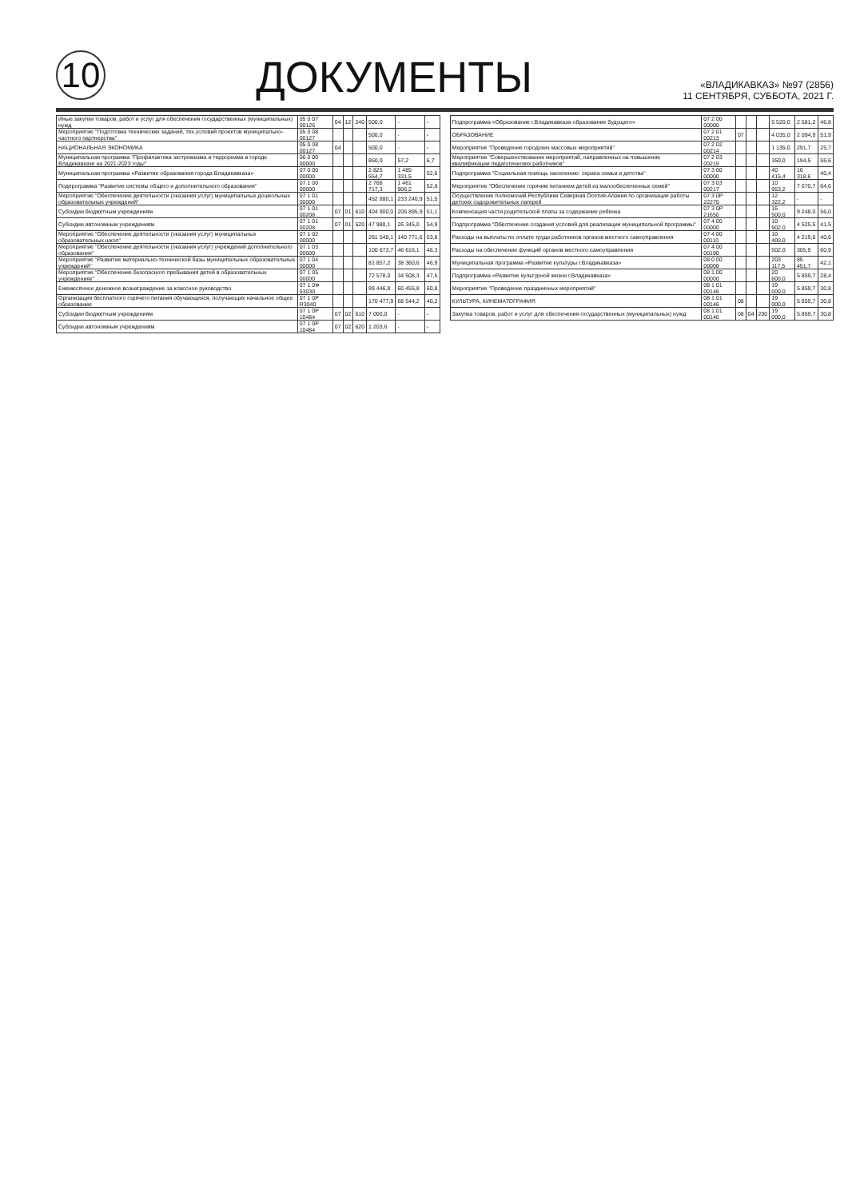10
ДОКУМЕНТЫ
«ВЛАДИКАВКАЗ» №97 (2856)
11 СЕНТЯБРЯ, СУББОТА, 2021 Г.
| Иные закупки товаров, работ и услуг для обеспечения государственных (муниципальных) нужд | 05 0 07 00126 | 04 | 12 | 240 | 500,0 | - | - |
| Мероприятие "Подготовка технических заданий, тех.условий проектов муниципально-частного партнерства" | 05 0 08 00127 | | | | 500,0 | - | - |
| НАЦИОНАЛЬНАЯ ЭКОНОМИКА | 05 0 08 00127 | 04 | | | 500,0 | - | - |
| Муниципальная программа "Профилактика экстремизма и терроризма в городе Владикавказе на 2021-2023 годы" | 06 0 00 00000 | | | | 860,0 | 57,2 | 6,7 |
| Муниципальная программа «Развитие образования города Владикавказа» | 07 0 00 00000 | | | | 2 825 554,7 | 1 485 331,5 | 52,6 |
| Подпрограмма "Развитие системы общего и дополнительного образования" | 07 1 00 00000 | | | | 2 768 717,3 | 1 461 906,2 | 52,8 |
| Мероприятие "Обеспечение деятельности (оказания услуг) муниципальных дошкольных образовательных учреждений" | 07 1 01 00000 | | | | 452 880,1 | 233 240,9 | 51,5 |
| Субсидии бюджетным учреждениям | 07 1 01 00208 | 07 | 01 | 610 | 404 900,0 | 206 895,9 | 51,1 |
| Субсидии автономным учреждениям | 07 1 01 00208 | 07 | 01 | 620 | 47 980,1 | 26 345,0 | 54,9 |
| Мероприятие "Обеспечение деятельности (оказания услуг) муниципальных образовательных школ" | 07 1 02 00000 | | | | 261 548,1 | 140 771,6 | 53,8 |
| Мероприятие "Обеспечение деятельности (оказания услуг) учреждений дополнительного образования" | 07 1 03 00000 | | | | 100 673,7 | 46 616,1 | 46,3 |
| Мероприятие "Развитие материально-технической базы муниципальных образовательных учреждений" | 07 1 04 00000 | | | | 81 857,2 | 38 360,6 | 46,9 |
| Мероприятие "Обеспечение безопасного пребывания детей в образовательных учреждениях" | 07 1 05 00000 | | | | 72 578,0 | 34 508,3 | 47,5 |
| Ежемесячное денежное вознаграждение за классное руководство | 07 1 0Ф 53030 | | | | 99 446,8 | 60 455,8 | 60,8 |
| Организация бесплатного горячего питания обучающихся, получающих начальное общее образование | 07 1 0P R3040 | | | | 170 477,9 | 68 544,2 | 40,2 |
| Субсидии бюджетным учреждениям | 07 1 0P 10484 | 07 | 02 | 610 | 7 000,0 | - | - |
| Субсидии автономным учреждениям | 07 1 0P 10484 | 07 | 02 | 620 | 1 203,6 | - | - |
| Подпрограмма «Образование г.Владикавказа-образование будущего» | 07 2 00 00000 | | | | 5 520,0 | 2 581,2 | 46,8 |
| ОБРАЗОВАНИЕ | 07 2 01 00213 | 07 | | | 4 035,0 | 2 094,9 | 51,9 |
| Мероприятие "Проведение городских массовых мероприятий" | 07 2 02 00214 | | | | 1 135,0 | 291,7 | 25,7 |
| Мероприятие "Совершенствование мероприятий, направленных на повышение квалификации педагогических работников" | 07 2 03 00215 | | | | 350,0 | 194,5 | 55,6 |
| Подпрограмма "Социальная помощь населению: охрана семьи и детства" | 07 3 00 00000 | | | | 40 415,4 | 16 318,6 | 40,4 |
| Мероприятие "Обеспечение горячим питанием детей из малообеспеченных семей" | 07 3 03 00217 | | | | 10 953,2 | 7 070,7 | 64,6 |
| Осуществление полномочий Республики Северная Осетия-Алания по организации работы детских оздоровительных лагерей | 07 3 0P 22270 | | | | 12 322,2 | - | - |
| Компенсация части родительской платы за содержание ребёнка | 07 3 0P 21650 | | | | 16 500,0 | 9 248,0 | 56,0 |
| Подпрограмма "Обеспечение создания условий для реализации муниципальной программы" | 07 4 00 00000 | | | | 10 902,0 | 4 525,5 | 41,5 |
| Расходы на выплаты по оплате труда работников органов местного самоуправления | 07 4 00 00110 | | | | 10 400,0 | 4 219,6 | 40,6 |
| Расходы на обеспечение функций органов местного самоуправления | 07 4 00 00190 | | | | 502,0 | 305,9 | 60,9 |
| Муниципальная программа «Развитие культуры г.Владикавказа» | 08 0 00 00000 | | | | 203 117,5 | 85 451,7 | 42,1 |
| Подпрограмма «Развитие культурной жизни г.Владикавказа» | 08 1 00 00000 | | | | 20 600,0 | 5 859,7 | 28,4 |
| Мероприятие "Проведение праздничных мероприятий" | 08 1 01 00146 | | | | 19 000,0 | 5 859,7 | 30,8 |
| КУЛЬТУРА, КИНЕМАТОГРАФИЯ | 08 1 01 00146 | 08 | | | 19 000,0 | 5 859,7 | 30,8 |
| Закупка товаров, работ и услуг для обеспечения государственных (муниципальных) нужд | 08 1 01 00146 | 08 | 04 | 200 | 19 000,0 | 5 859,7 | 30,8 |